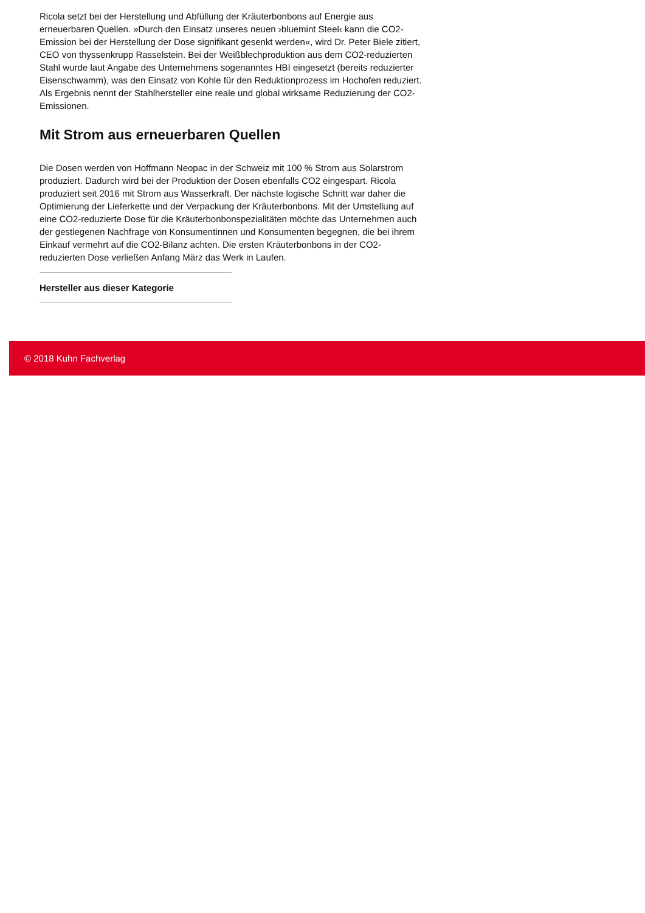Ricola setzt bei der Herstellung und Abfüllung der Kräuterbonbons auf Energie aus erneuerbaren Quellen. »Durch den Einsatz unseres neuen ›bluemint Steel‹ kann die CO2-Emission bei der Herstellung der Dose signifikant gesenkt werden«, wird Dr. Peter Biele zitiert, CEO von thyssenkrupp Rasselstein. Bei der Weißblechproduktion aus dem CO2-reduzierten Stahl wurde laut Angabe des Unternehmens sogenanntes HBI eingesetzt (bereits reduzierter Eisenschwamm), was den Einsatz von Kohle für den Reduktionprozess im Hochofen reduziert. Als Ergebnis nennt der Stahlhersteller eine reale und global wirksame Reduzierung der CO2-Emissionen.
Mit Strom aus erneuerbaren Quellen
Die Dosen werden von Hoffmann Neopac in der Schweiz mit 100 % Strom aus Solarstrom produziert. Dadurch wird bei der Produktion der Dosen ebenfalls CO2 eingespart. Ricola produziert seit 2016 mit Strom aus Wasserkraft. Der nächste logische Schritt war daher die Optimierung der Lieferkette und der Verpackung der Kräuterbonbons. Mit der Umstellung auf eine CO2-reduzierte Dose für die Kräuterbonbonspezialitäten möchte das Unternehmen auch der gestiegenen Nachfrage von Konsumentinnen und Konsumenten begegnen, die bei ihrem Einkauf vermehrt auf die CO2-Bilanz achten. Die ersten Kräuterbonbons in der CO2-reduzierten Dose verließen Anfang März das Werk in Laufen.
Hersteller aus dieser Kategorie
© 2018 Kuhn Fachverlag